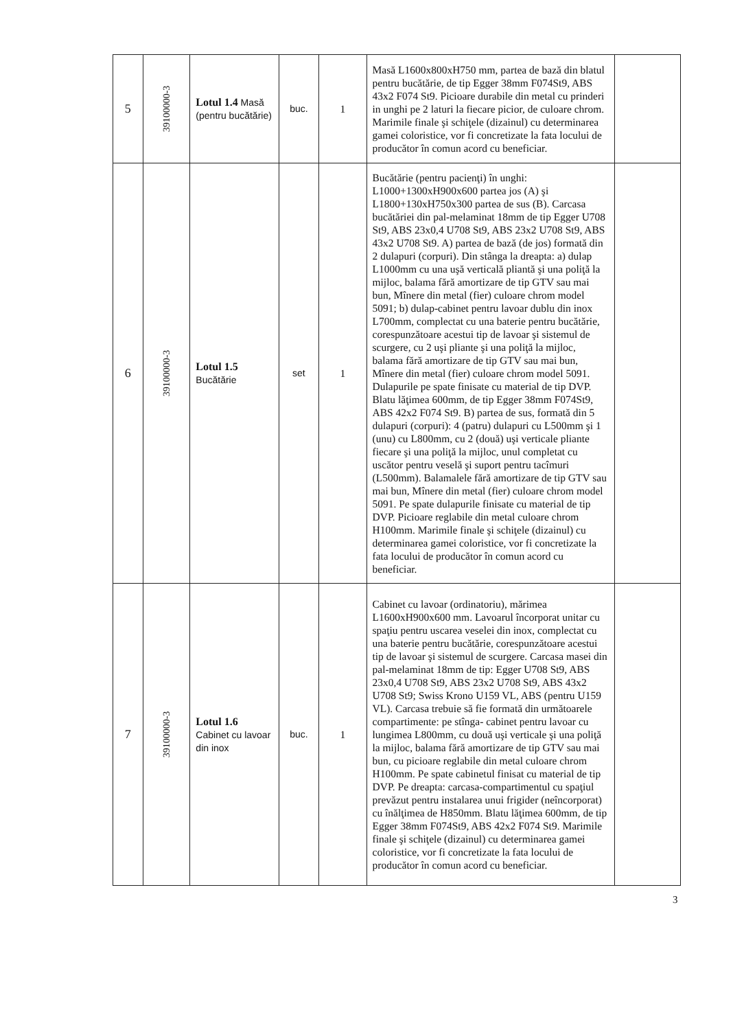| 5 | 39100000-3 | Lotul 1.4 Masă (pentru bucătărie) | buc. | 1 | Masă L1600x800xH750 mm, partea de bază din blatul pentru bucătărie, de tip Egger 38mm F074St9, ABS 43x2 F074 St9. Picioare durabile din metal cu prinderi in unghi pe 2 laturi la fiecare picior, de culoare chrom. Marimile finale şi schiţele (dizainul) cu determinarea gamei coloristice, vor fi concretizate la fata locului de producător în comun acord cu beneficiar. | |
| 6 | 39100000-3 | Lotul 1.5 Bucătărie | set | 1 | Bucătărie (pentru pacienţi) în unghi: L1000+1300xH900x600 partea jos (A) şi L1800+130xH750x300 partea de sus (B). Carcasa bucătăriei din pal-melaminat 18mm de tip Egger U708 St9, ABS 23x0,4 U708 St9, ABS 23x2 U708 St9, ABS 43x2 U708 St9. A) partea de bază (de jos) formată din 2 dulapuri (corpuri). Din stânga la dreapta: a) dulap L1000mm cu una uşă verticală pliantă şi una poliţă la mijloc, balama fără amortizare de tip GTV sau mai bun, Mînere din metal (fier) culoare chrom model 5091; b) dulap-cabinet pentru lavoar dublu din inox L700mm, complectat cu una baterie pentru bucătărie, corespunzătoare acestui tip de lavoar şi sistemul de scurgere, cu 2 uşi pliante şi una poliţă la mijloc, balama fără amortizare de tip GTV sau mai bun, Mînere din metal (fier) culoare chrom model 5091. Dulapurile pe spate finisate cu material de tip DVP. Blatu lăţimea 600mm, de tip Egger 38mm F074St9, ABS 42x2 F074 St9. B) partea de sus, formată din 5 dulapuri (corpuri): 4 (patru) dulapuri cu L500mm şi 1 (unu) cu L800mm, cu 2 (două) uşi verticale pliante fiecare şi una poliţă la mijloc, unul completat cu uscător pentru veselă şi suport pentru tacîmuri (L500mm). Balamalele fără amortizare de tip GTV sau mai bun, Mînere din metal (fier) culoare chrom model 5091. Pe spate dulapurile finisate cu material de tip DVP. Picioare reglabile din metal culoare chrom H100mm. Marimile finale şi schiţele (dizainul) cu determinarea gamei coloristice, vor fi concretizate la fata locului de producător în comun acord cu beneficiar. | |
| 7 | 39100000-3 | Lotul 1.6 Cabinet cu lavoar din inox | buc. | 1 | Cabinet cu lavoar (ordinatoriu), mărimea L1600xH900x600 mm. Lavoarul încorporat unitar cu spaţiu pentru uscarea veselei din inox, complectat cu una baterie pentru bucătărie, corespunzătoare acestui tip de lavoar şi sistemul de scurgere. Carcasa masei din pal-melaminat 18mm de tip: Egger U708 St9, ABS 23x0,4 U708 St9, ABS 23x2 U708 St9, ABS 43x2 U708 St9; Swiss Krono U159 VL, ABS (pentru U159 VL). Carcasa trebuie să fie formată din următoarele compartimente: pe stînga- cabinet pentru lavoar cu lungimea L800mm, cu două uşi verticale şi una poliţă la mijloc, balama fără amortizare de tip GTV sau mai bun, cu picioare reglabile din metal culoare chrom H100mm. Pe spate cabinetul finisat cu material de tip DVP. Pe dreapta: carcasa-compartimentul cu spaţiul prevăzut pentru instalarea unui frigider (neîncorporat) cu înălţimea de H850mm. Blatu lăţimea 600mm, de tip Egger 38mm F074St9, ABS 42x2 F074 St9. Marimile finale şi schiţele (dizainul) cu determinarea gamei coloristice, vor fi concretizate la fata locului de producător în comun acord cu beneficiar. | |
3